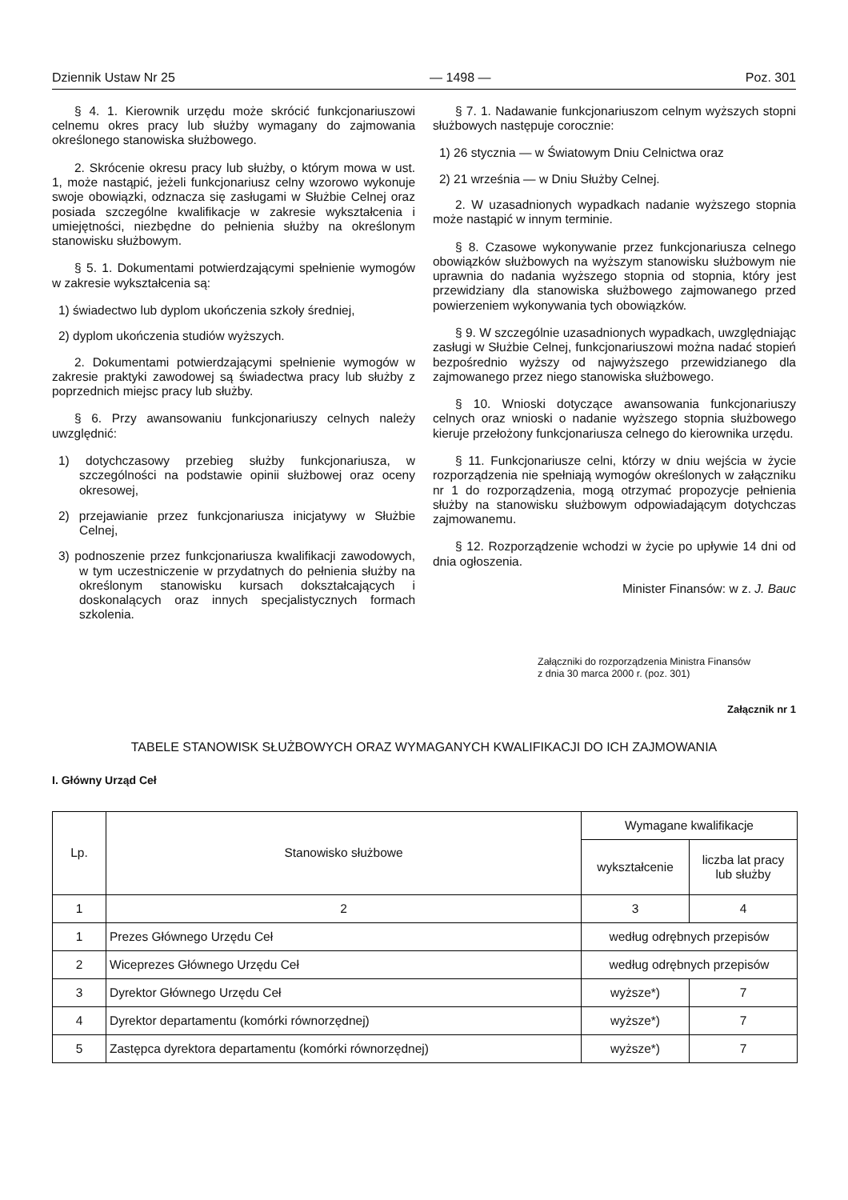Dziennik Ustaw Nr 25 — 1498 — Poz. 301
§ 4. 1. Kierownik urzędu może skrócić funkcjonariuszowi celnemu okres pracy lub służby wymagany do zajmowania określonego stanowiska służbowego.
2. Skrócenie okresu pracy lub służby, o którym mowa w ust. 1, może nastąpić, jeżeli funkcjonariusz celny wzorowo wykonuje swoje obowiązki, odznacza się zasługami w Służbie Celnej oraz posiada szczególne kwalifikacje w zakresie wykształcenia i umiejętności, niezbędne do pełnienia służby na określonym stanowisku służbowym.
§ 5. 1. Dokumentami potwierdzającymi spełnienie wymogów w zakresie wykształcenia są:
1) świadectwo lub dyplom ukończenia szkoły średniej,
2) dyplom ukończenia studiów wyższych.
2. Dokumentami potwierdzającymi spełnienie wymogów w zakresie praktyki zawodowej są świadectwa pracy lub służby z poprzednich miejsc pracy lub służby.
§ 6. Przy awansowaniu funkcjonariuszy celnych należy uwzględnić:
1) dotychczasowy przebieg służby funkcjonariusza, w szczególności na podstawie opinii służbowej oraz oceny okresowej,
2) przejawianie przez funkcjonariusza inicjatywy w Służbie Celnej,
3) podnoszenie przez funkcjonariusza kwalifikacji zawodowych, w tym uczestniczenie w przydatnych do pełnienia służby na określonym stanowisku kursach dokształcających i doskonalących oraz innych specjalistycznych formach szkolenia.
§ 7. 1. Nadawanie funkcjonariuszom celnym wyższych stopni służbowych następuje corocznie:
1) 26 stycznia — w Światowym Dniu Celnictwa oraz
2) 21 września — w Dniu Służby Celnej.
2. W uzasadnionych wypadkach nadanie wyższego stopnia może nastąpić w innym terminie.
§ 8. Czasowe wykonywanie przez funkcjonariusza celnego obowiązków służbowych na wyższym stanowisku służbowym nie uprawnia do nadania wyższego stopnia od stopnia, który jest przewidziany dla stanowiska służbowego zajmowanego przed powierzeniem wykonywania tych obowiązków.
§ 9. W szczególnie uzasadnionych wypadkach, uwzględniając zasługi w Służbie Celnej, funkcjonariuszowi można nadać stopień bezpośrednio wyższy od najwyższego przewidzianego dla zajmowanego przez niego stanowiska służbowego.
§ 10. Wnioski dotyczące awansowania funkcjonariuszy celnych oraz wnioski o nadanie wyższego stopnia służbowego kieruje przełożony funkcjonariusza celnego do kierownika urzędu.
§ 11. Funkcjonariusze celni, którzy w dniu wejścia w życie rozporządzenia nie spełniają wymogów określonych w załączniku nr 1 do rozporządzenia, mogą otrzymać propozycje pełnienia służby na stanowisku służbowym odpowiadającym dotychczas zajmowanemu.
§ 12. Rozporządzenie wchodzi w życie po upływie 14 dni od dnia ogłoszenia.
Minister Finansów: w z. J. Bauc
Załączniki do rozporządzenia Ministra Finansów
z dnia 30 marca 2000 r. (poz. 301)
Załącznik nr 1
TABELE STANOWISK SŁUŻBOWYCH ORAZ WYMAGANYCH KWALIFIKACJI DO ICH ZAJMOWANIA
I. Główny Urząd Ceł
| Lp. | Stanowisko służbowe | Wymagane kwalifikacje | |
| --- | --- | --- | --- |
| | | wykształcenie | liczba lat pracy lub służby |
| 1 | 2 | 3 | 4 |
| 1 | Prezes Głównego Urzędu Ceł | według odrębnych przepisów | |
| 2 | Wiceprezes Głównego Urzędu Ceł | według odrębnych przepisów | |
| 3 | Dyrektor Głównego Urzędu Ceł | wyższe*) | 7 |
| 4 | Dyrektor departamentu (komórki równorzędnej) | wyższe*) | 7 |
| 5 | Zastępca dyrektora departamentu (komórki równorzędnej) | wyższe*) | 7 |